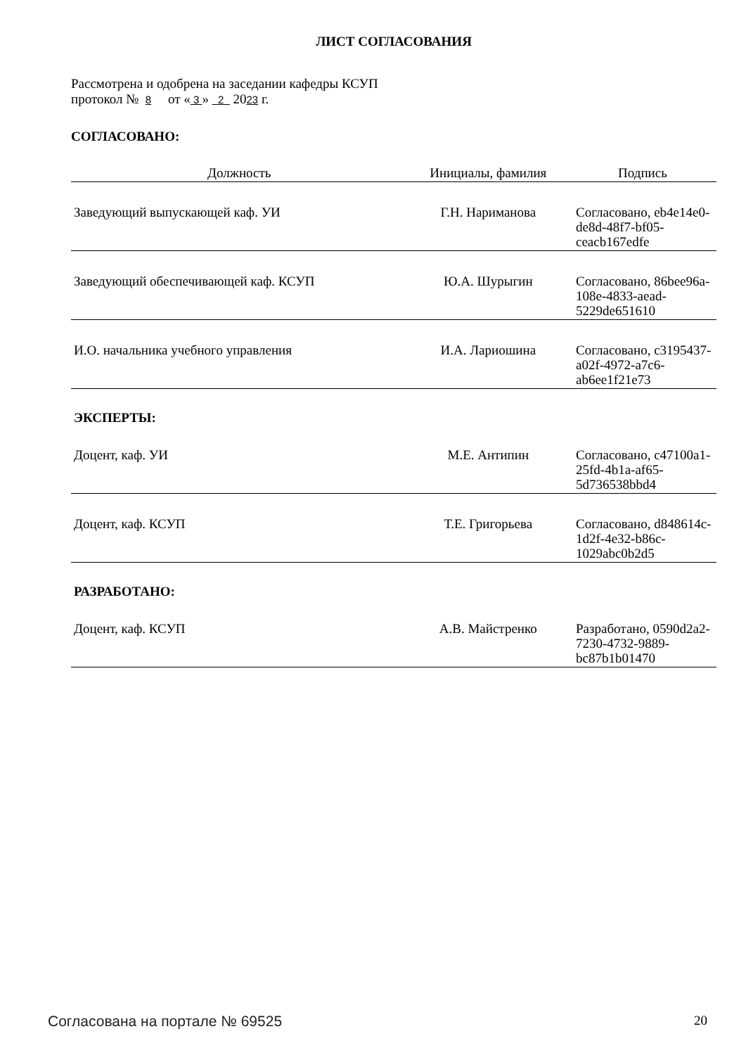ЛИСТ СОГЛАСОВАНИЯ
Рассмотрена и одобрена на заседании кафедры КСУП
протокол № 8 от « 3 » 2 2023 г.
СОГЛАСОВАНО:
| Должность | Инициалы, фамилия | Подпись |
| --- | --- | --- |
| Заведующий выпускающей каф. УИ | Г.Н. Нариманова | Согласовано, eb4e14e0-de8d-48f7-bf05-ceacb167edfe |
| Заведующий обеспечивающей каф. КСУП | Ю.А. Шурыгин | Согласовано, 86bee96a-108e-4833-aead-5229de651610 |
| И.О. начальника учебного управления | И.А. Лариошина | Согласовано, c3195437-a02f-4972-a7c6-ab6ee1f21e73 |
| ЭКСПЕРТЫ: | | |
| Доцент, каф. УИ | М.Е. Антипин | Согласовано, c47100a1-25fd-4b1a-af65-5d736538bbd4 |
| Доцент, каф. КСУП | Т.Е. Григорьева | Согласовано, d848614c-1d2f-4e32-b86c-1029abc0b2d5 |
| РАЗРАБОТАНО: | | |
| Доцент, каф. КСУП | А.В. Майстренко | Разработано, 0590d2a2-7230-4732-9889-bc87b1b01470 |
Согласована на портале № 69525 20